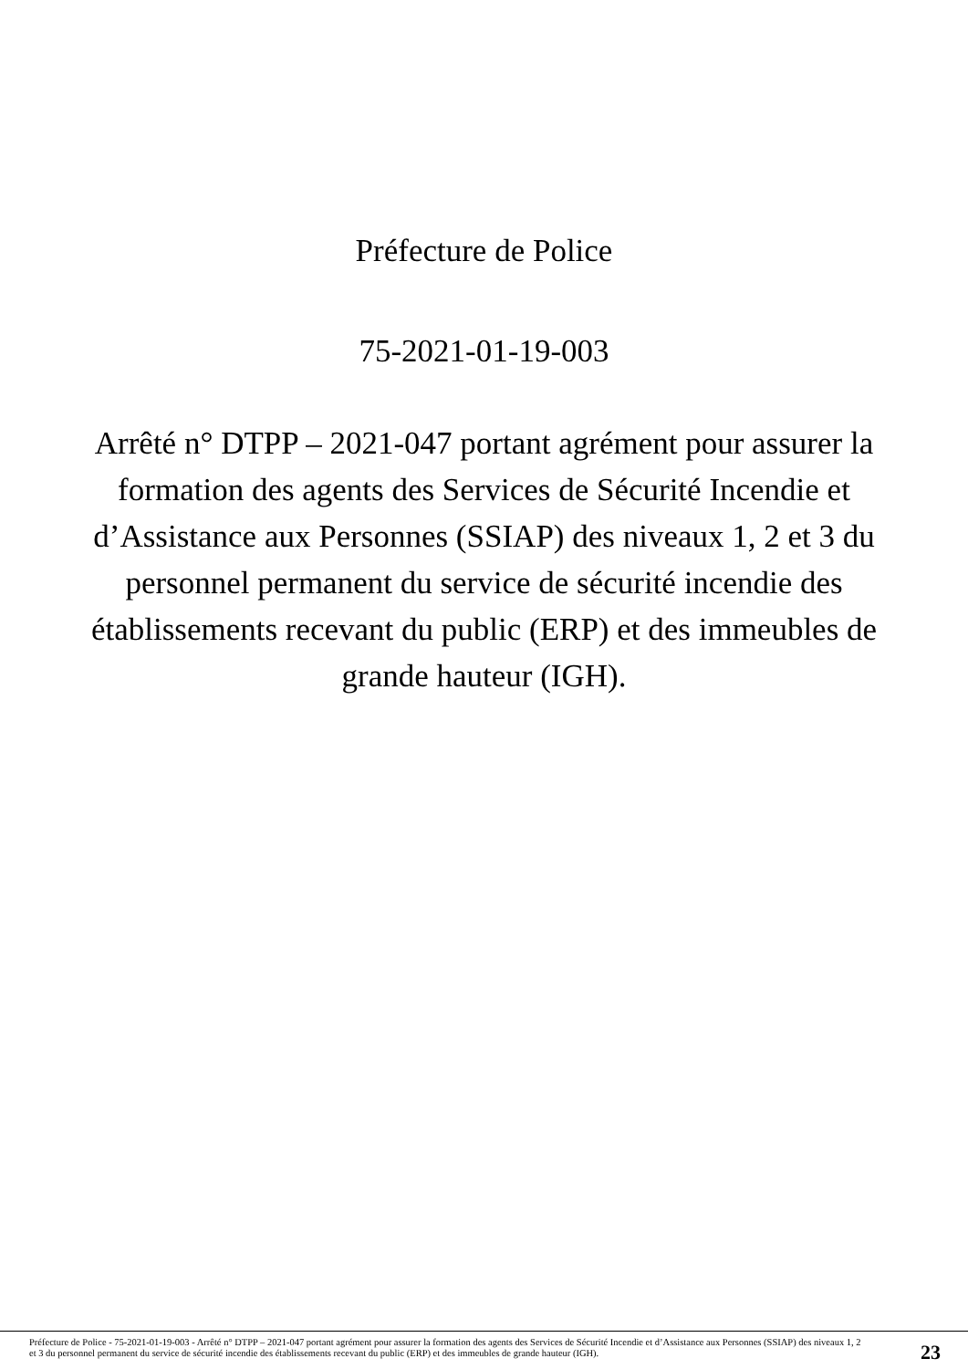Préfecture de Police
75-2021-01-19-003
Arrêté n° DTPP – 2021-047 portant agrément pour assurer la formation des agents des Services de Sécurité Incendie et d’Assistance aux Personnes (SSIAP) des niveaux 1, 2 et 3 du personnel permanent du service de sécurité incendie des établissements recevant du public (ERP) et des immeubles de grande hauteur (IGH).
Préfecture de Police - 75-2021-01-19-003 - Arrêté n° DTPP – 2021-047 portant agrément pour assurer la formation des agents des Services de Sécurité Incendie et d’Assistance aux Personnes (SSIAP) des niveaux 1, 2 et 3 du personnel permanent du service de sécurité incendie des établissements recevant du public (ERP) et des immeubles de grande hauteur (IGH).
23